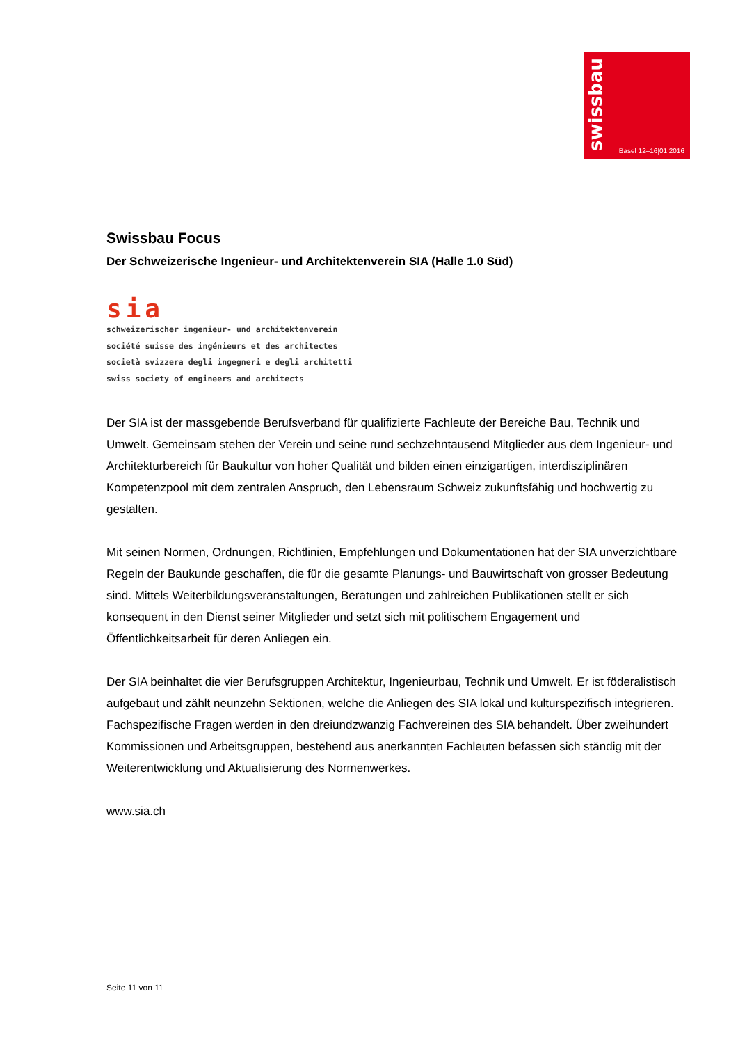swissbau
Basel 12–16|01|2016
Swissbau Focus
Der Schweizerische Ingenieur- und Architektenverein SIA (Halle 1.0 Süd)
sia
schweizerischer ingenieur- und architektenverein
société suisse des ingénieurs et des architectes
società svizzera degli ingegneri e degli architetti
swiss society of engineers and architects
Der SIA ist der massgebende Berufsverband für qualifizierte Fachleute der Bereiche Bau, Technik und Umwelt. Gemeinsam stehen der Verein und seine rund sechzehntausend Mitglieder aus dem Ingenieur- und Architekturbereich für Baukultur von hoher Qualität und bilden einen einzigartigen, interdisziplinären Kompetenzpool mit dem zentralen Anspruch, den Lebensraum Schweiz zukunftsfähig und hochwertig zu gestalten.
Mit seinen Normen, Ordnungen, Richtlinien, Empfehlungen und Dokumentationen hat der SIA unverzichtbare Regeln der Baukunde geschaffen, die für die gesamte Planungs- und Bauwirtschaft von grosser Bedeutung sind. Mittels Weiterbildungsveranstaltungen, Beratungen und zahlreichen Publikationen stellt er sich konsequent in den Dienst seiner Mitglieder und setzt sich mit politischem Engagement und Öffentlichkeitsarbeit für deren Anliegen ein.
Der SIA beinhaltet die vier Berufsgruppen Architektur, Ingenieurbau, Technik und Umwelt. Er ist föderalistisch aufgebaut und zählt neunzehn Sektionen, welche die Anliegen des SIA lokal und kulturspezifisch integrieren. Fachspezifische Fragen werden in den dreiundzwanzig Fachvereinen des SIA behandelt. Über zweihundert Kommissionen und Arbeitsgruppen, bestehend aus anerkannten Fachleuten befassen sich ständig mit der Weiterentwicklung und Aktualisierung des Normenwerkes.
www.sia.ch
Seite 11 von 11